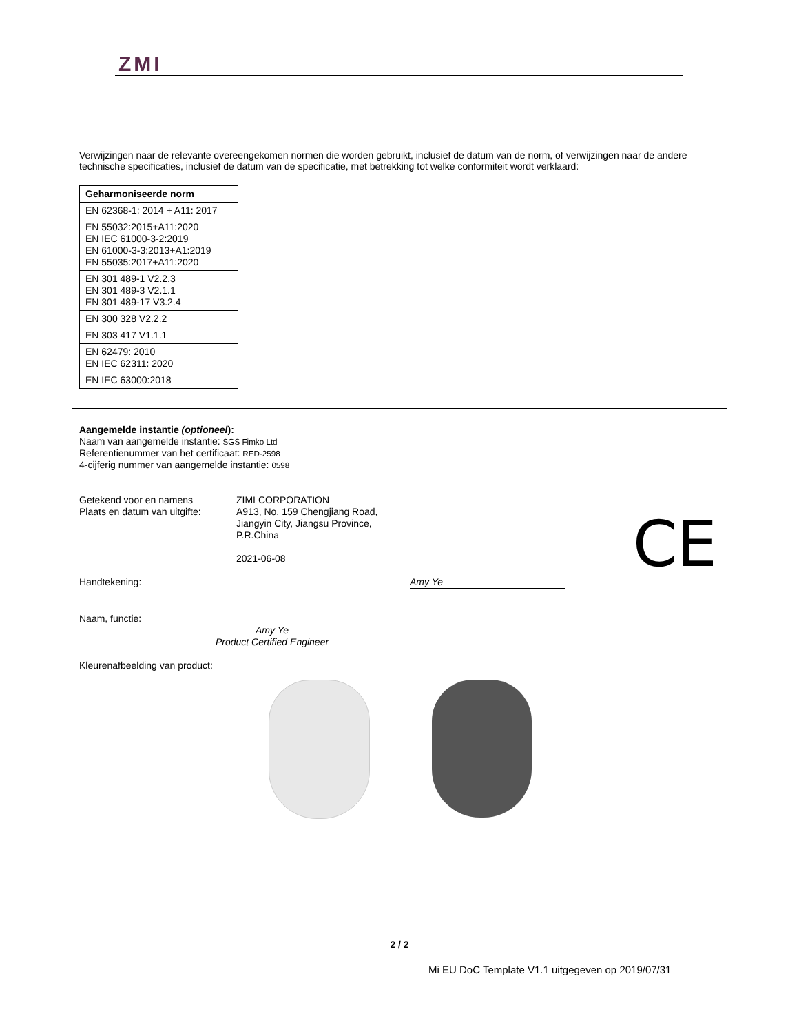ZMI
Verwijzingen naar de relevante overeengekomen normen die worden gebruikt, inclusief de datum van de norm, of verwijzingen naar de andere technische specificaties, inclusief de datum van de specificatie, met betrekking tot welke conformiteit wordt verklaard:
| Geharmoniseerde norm |
| --- |
| EN 62368-1: 2014 + A11: 2017 |
| EN 55032:2015+A11:2020 EN IEC 61000-3-2:2019 EN 61000-3-3:2013+A1:2019 EN 55035:2017+A11:2020 |
| EN 301 489-1 V2.2.3 EN 301 489-3 V2.1.1 EN 301 489-17 V3.2.4 |
| EN 300 328 V2.2.2 |
| EN 303 417 V1.1.1 |
| EN 62479: 2010 EN IEC 62311: 2020 |
| EN IEC 63000:2018 |
Aangemelde instantie (optioneel):
Naam van aangemelde instantie: SGS Fimko Ltd
Referentienummer van het certificaat: RED-2598
4-cijferig nummer van aangemelde instantie: 0598
Getekend voor en namens ZIMI CORPORATION
Plaats en datum van uitgifte:
A913, No. 159 Chengjiang Road,
Jiangyin City, Jiangsu Province,
P.R.China
2021-06-08
Handtekening: Amy Ye
Naam, functie:
Amy Ye
Product Certified Engineer
Kleurenafbeelding van product:
CE
2 / 2
Mi EU DoC Template V1.1 uitgegeven op 2019/07/31